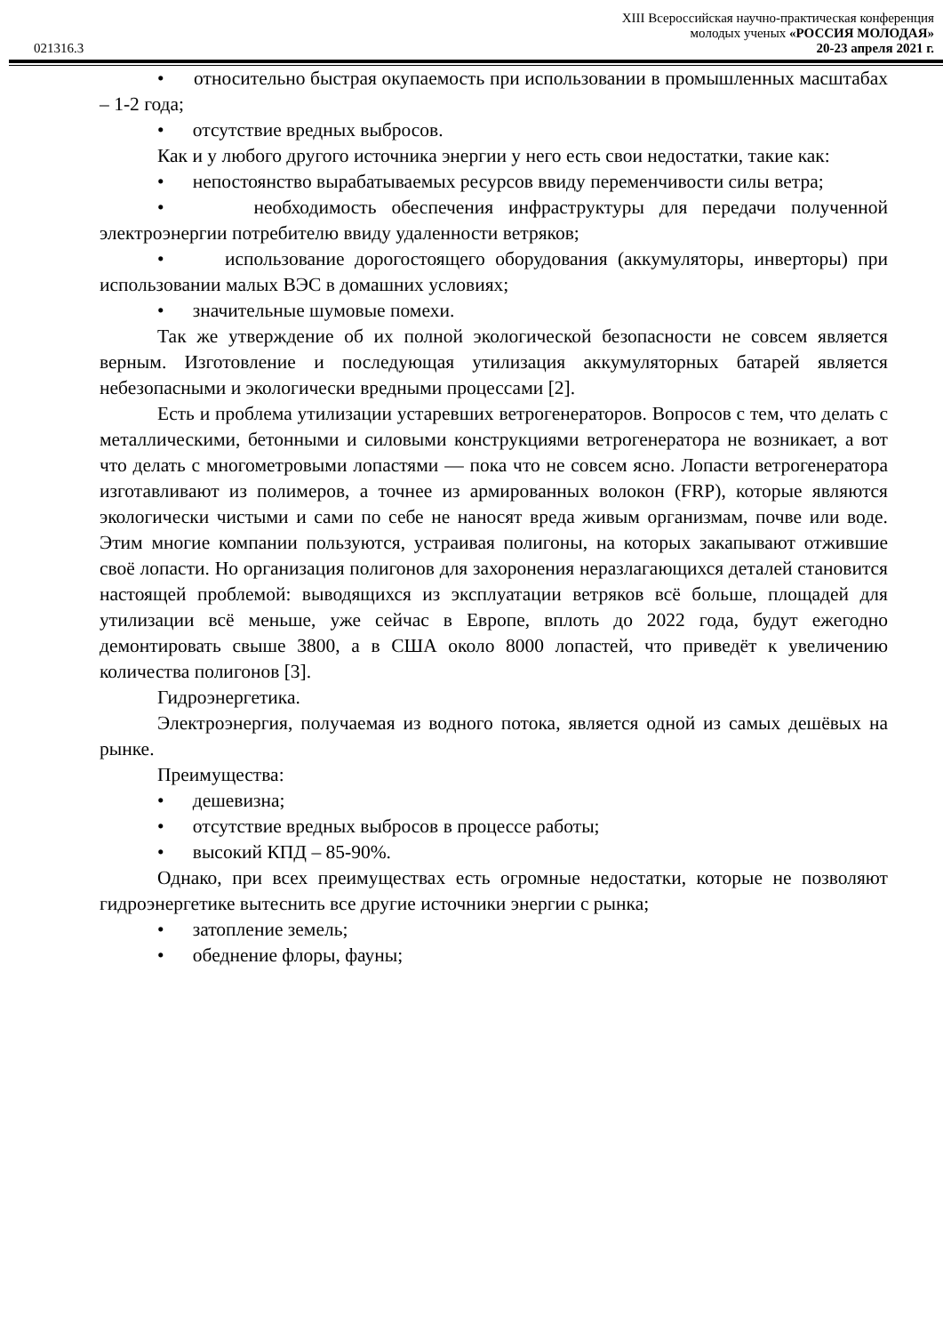XIII Всероссийская научно-практическая конференция
молодых ученых «РОССИЯ МОЛОДАЯ»
021316.3 20-23 апреля 2021 г.
• относительно быстрая окупаемость при использовании в промышленных масштабах – 1-2 года;
• отсутствие вредных выбросов.
Как и у любого другого источника энергии у него есть свои недостатки, такие как:
• непостоянство вырабатываемых ресурсов ввиду переменчивости силы ветра;
• необходимость обеспечения инфраструктуры для передачи полученной электроэнергии потребителю ввиду удаленности ветряков;
• использование дорогостоящего оборудования (аккумуляторы, инверторы) при использовании малых ВЭС в домашних условиях;
• значительные шумовые помехи.
Так же утверждение об их полной экологической безопасности не совсем является верным. Изготовление и последующая утилизация аккумуляторных батарей является небезопасными и экологически вредными процессами [2].
Есть и проблема утилизации устаревших ветрогенераторов. Вопросов с тем, что делать с металлическими, бетонными и силовыми конструкциями ветрогенератора не возникает, а вот что делать с многометровыми лопастями — пока что не совсем ясно. Лопасти ветрогенератора изготавливают из полимеров, а точнее из армированных волокон (FRP), которые являются экологически чистыми и сами по себе не наносят вреда живым организмам, почве или воде. Этим многие компании пользуются, устраивая полигоны, на которых закапывают отжившие своё лопасти. Но организация полигонов для захоронения неразлагающихся деталей становится настоящей проблемой: выводящихся из эксплуатации ветряков всё больше, площадей для утилизации всё меньше, уже сейчас в Европе, вплоть до 2022 года, будут ежегодно демонтировать свыше 3800, а в США около 8000 лопастей, что приведёт к увеличению количества полигонов [3].
Гидроэнергетика.
Электроэнергия, получаемая из водного потока, является одной из самых дешёвых на рынке.
Преимущества:
• дешевизна;
• отсутствие вредных выбросов в процессе работы;
• высокий КПД – 85-90%.
Однако, при всех преимуществах есть огромные недостатки, которые не позволяют гидроэнергетике вытеснить все другие источники энергии с рынка;
• затопление земель;
• обеднение флоры, фауны;